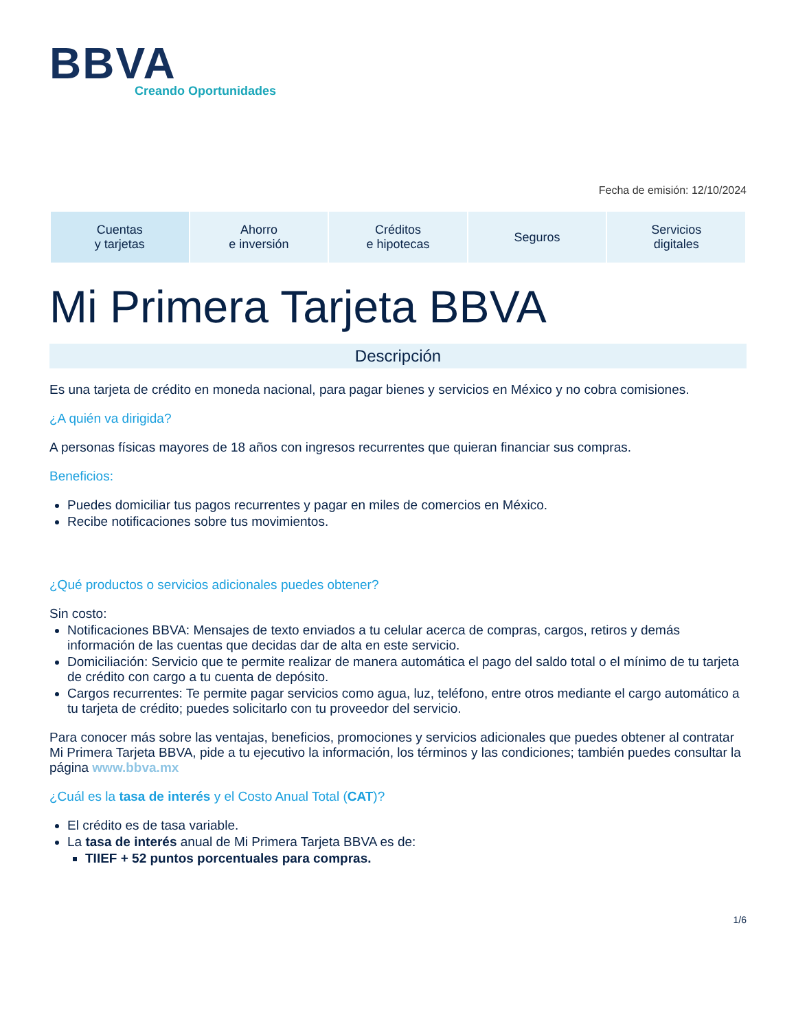BBVA
Creando Oportunidades
Fecha de emisión: 12/10/2024
| Cuentas y tarjetas | Ahorro e inversión | Créditos e hipotecas | Seguros | Servicios digitales |
Mi Primera Tarjeta BBVA
Descripción
Es una tarjeta de crédito en moneda nacional, para pagar bienes y servicios en México y no cobra comisiones.
¿A quién va dirigida?
A personas físicas mayores de 18 años con ingresos recurrentes que quieran financiar sus compras.
Beneficios:
Puedes domiciliar tus pagos recurrentes y pagar en miles de comercios en México.
Recibe notificaciones sobre tus movimientos.
¿Qué productos o servicios adicionales puedes obtener?
Sin costo:
Notificaciones BBVA: Mensajes de texto enviados a tu celular acerca de compras, cargos, retiros y demás información de las cuentas que decidas dar de alta en este servicio.
Domiciliación: Servicio que te permite realizar de manera automática el pago del saldo total o el mínimo de tu tarjeta de crédito con cargo a tu cuenta de depósito.
Cargos recurrentes: Te permite pagar servicios como agua, luz, teléfono, entre otros mediante el cargo automático a tu tarjeta de crédito; puedes solicitarlo con tu proveedor del servicio.
Para conocer más sobre las ventajas, beneficios, promociones y servicios adicionales que puedes obtener al contratar Mi Primera Tarjeta BBVA, pide a tu ejecutivo la información, los términos y las condiciones; también puedes consultar la página www.bbva.mx
¿Cuál es la tasa de interés y el Costo Anual Total (CAT)?
El crédito es de tasa variable.
La tasa de interés anual de Mi Primera Tarjeta BBVA es de:
TIIEF + 52 puntos porcentuales para compras.
1/6